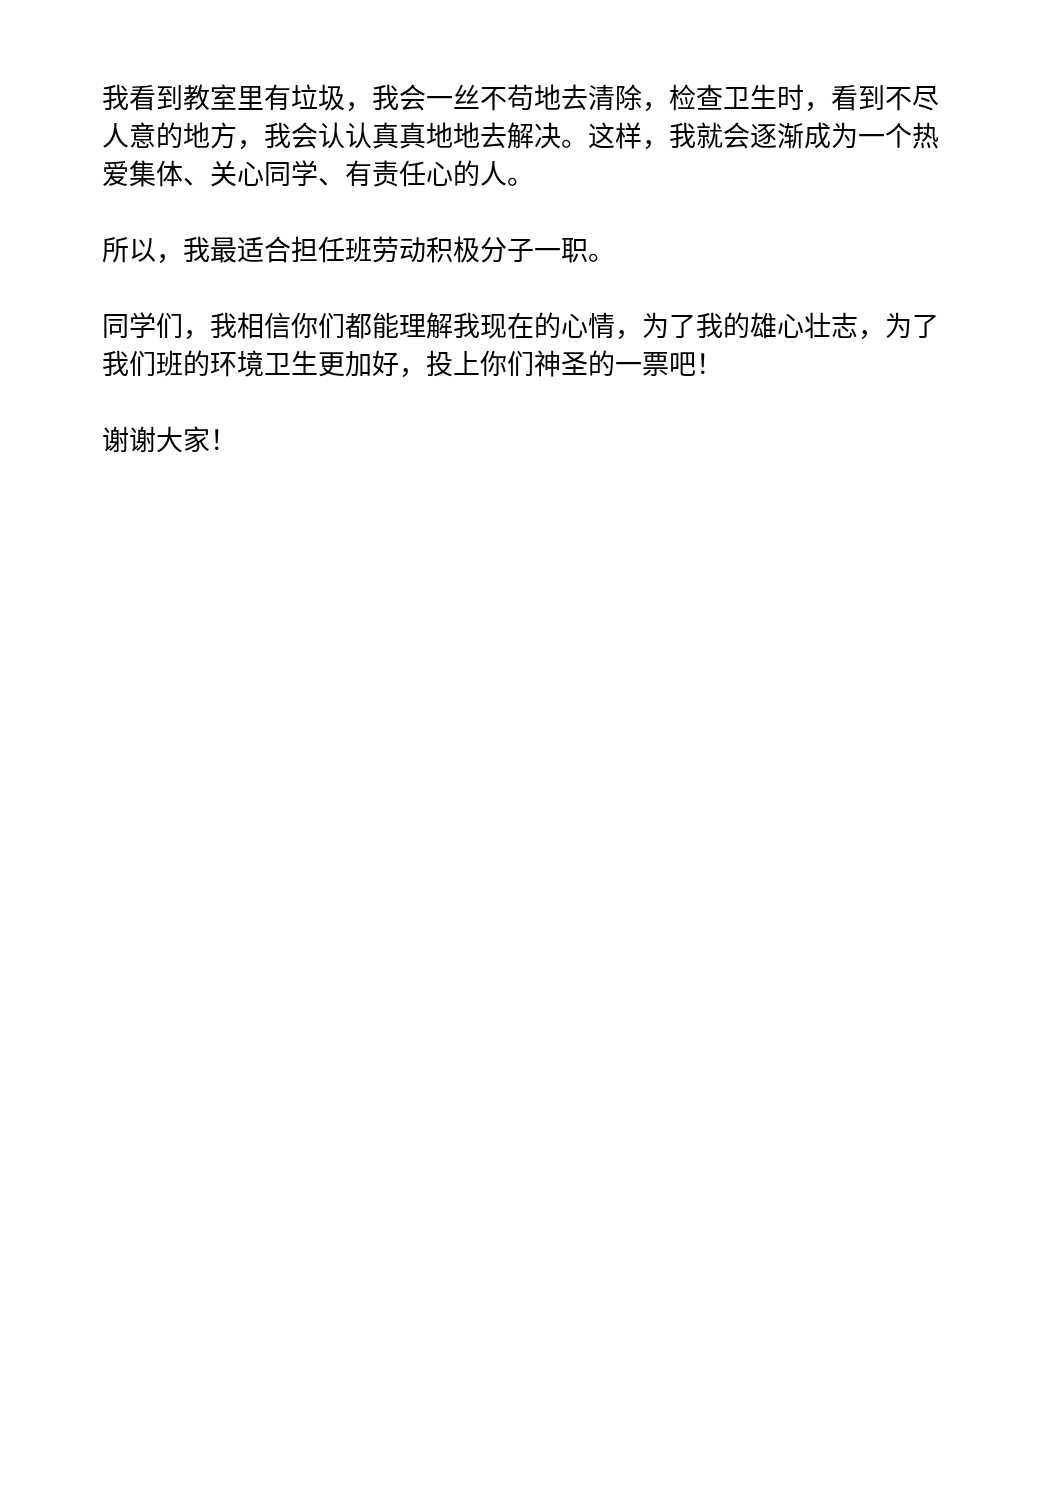我看到教室里有垃圾，我会一丝不苟地去清除，检查卫生时，看到不尽人意的地方，我会认认真真地地去解决。这样，我就会逐渐成为一个热爱集体、关心同学、有责任心的人。
所以，我最适合担任班劳动积极分子一职。
同学们，我相信你们都能理解我现在的心情，为了我的雄心壮志，为了我们班的环境卫生更加好，投上你们神圣的一票吧！
谢谢大家！